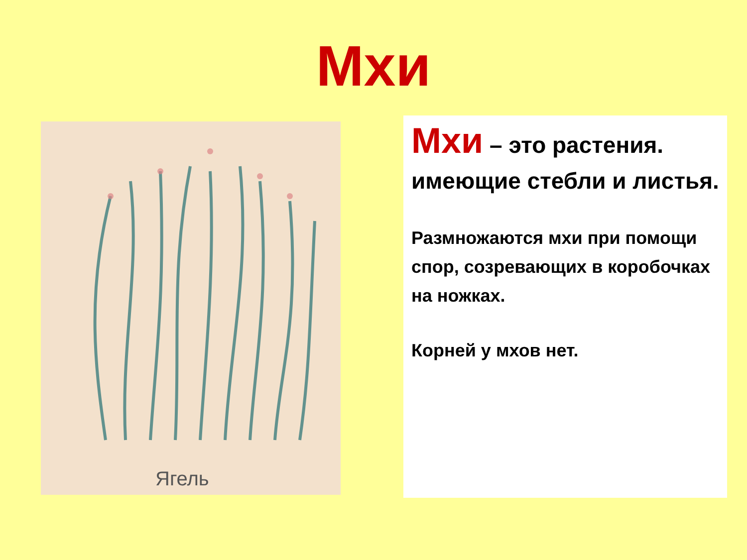Мхи
Ягель
Мхи – это растения. имеющие стебли и листья.
Размножаются мхи при помощи спор, созревающих в коробочках на ножках.
Корней у мхов нет.